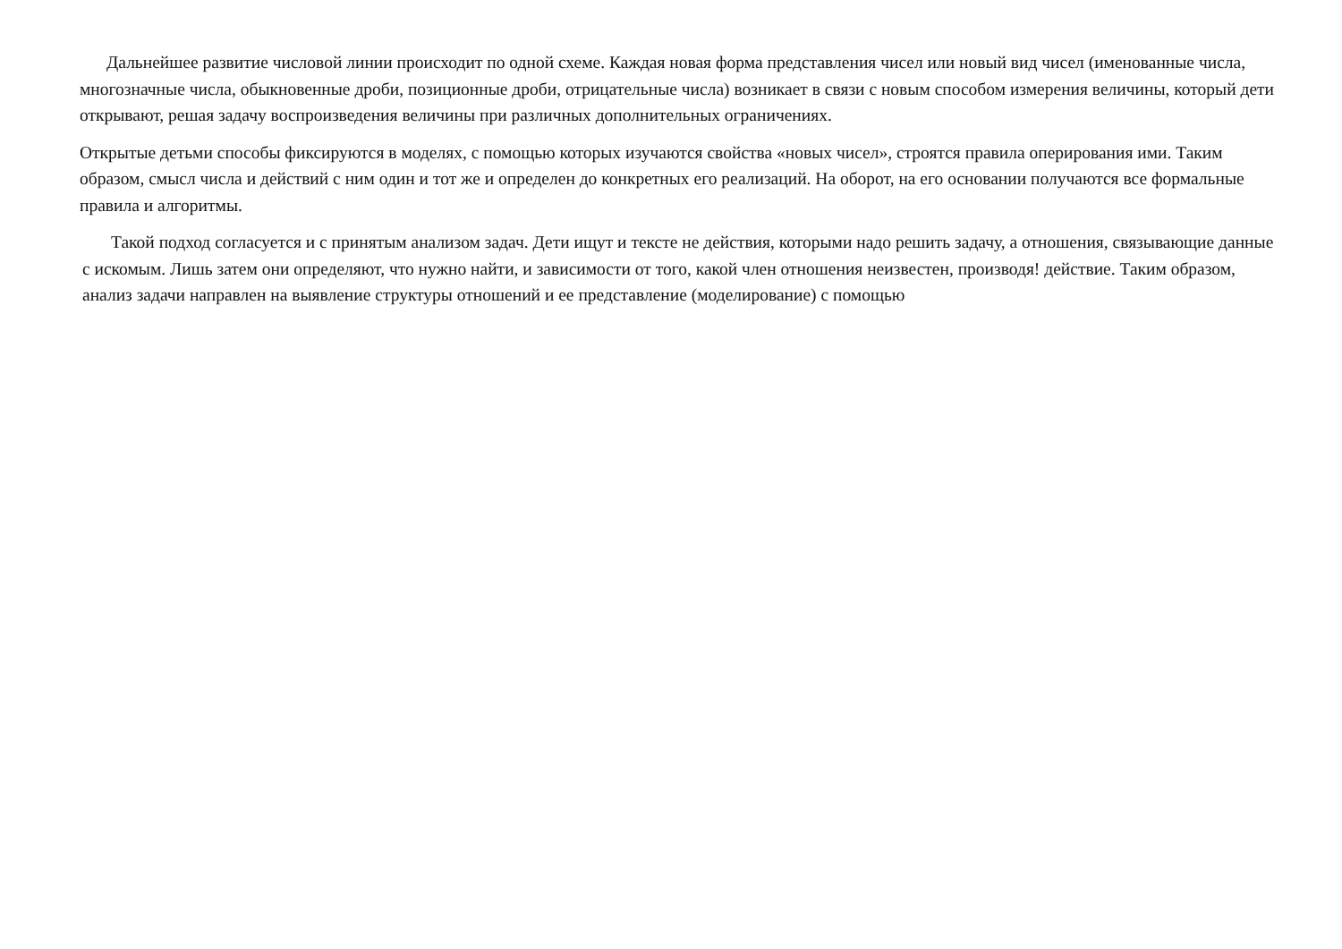Дальнейшее развитие числовой линии происходит по одной схеме. Каждая новая форма представления чисел или новый вид чисел (именованные числа, многозначные числа, обыкновенные дроби, позиционные дроби, отрицательные числа) возникает в связи с новым способом измерения величины, который дети открывают, решая задачу воспроизведения величины при различных дополнительных ограничениях.
Открытые детьми способы фиксируются в моделях, с помощью которых изучаются свойства «новых чисел», строятся правила оперирования ими. Таким образом, смысл числа и действий с ним один и тот же и определен до конкретных его реализаций. На оборот, на его основании получаются все формальные правила и алгоритмы.
Такой подход согласуется и с принятым анализом задач. Дети ищут и тексте не действия, которыми надо решить задачу, а отношения, связывающие данные с искомым. Лишь затем они определяют, что нужно найти, и зависимости от того, какой член отношения неизвестен, производя! действие. Таким образом, анализ задачи направлен на выявление структуры отношений и ее представление (моделирование) с помощью